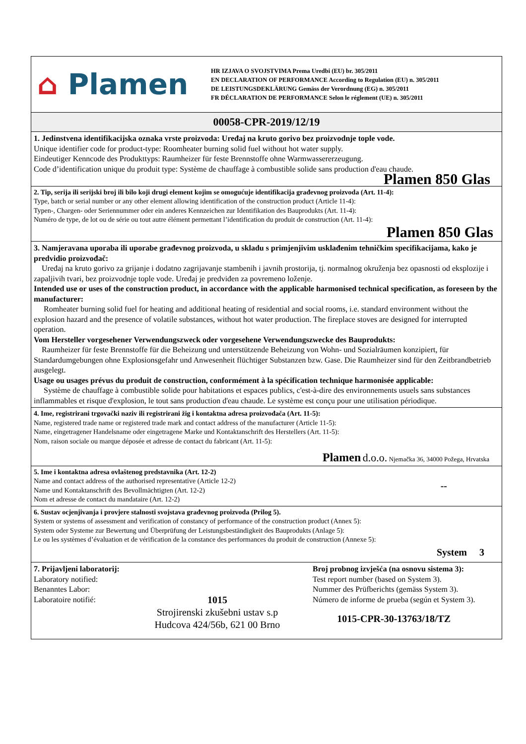⌂ Plamen
HR IZJAVA O SVOJSTVIMA Prema Uredbi (EU) br. 305/2011
EN DECLARATION OF PERFORMANCE According to Regulation (EU) n. 305/2011
DE LEISTUNGSDEKLÄRUNG Gemäss der Verordnung (EG) n. 305/2011
FR DÉCLARATION DE PERFORMANCE Selon le réglement (UE) n. 305/2011
00058-CPR-2019/12/19
1. Jedinstvena identifikacijska oznaka vrste proizvoda: Uređaj na kruto gorivo bez proizvodnje tople vode.
Unique identifier code for product-type: Roomheater burning solid fuel without hot water supply.
Eindeutiger Kenncode des Produkttyps: Raumheizer für feste Brennstoffe ohne Warmwassererzeugung.
Code d’identification unique du produit type: Système de chauffage à combustible solide sans production d'eau chaude.
Plamen 850 Glas
2. Tip, serija ili serijski broj ili bilo koji drugi element kojim se omogućuje identifikacija građevnog proizvoda (Art. 11-4):
Type, batch or serial number or any other element allowing identification of the construction product (Article 11-4):
Typen-, Chargen- oder Seriennummer oder ein anderes Kennzeichen zur Identifikation des Bauprodukts (Art. 11-4):
Numéro de type, de lot ou de série ou tout autre élément permettant l’identification du produit de construction (Art. 11-4):
Plamen 850 Glas
3. Namjeravana uporaba ili uporabe građevnog proizvoda, u skladu s primjenjivim usklađenim tehničkim specifikacijama, kako je predvidio proizvođač:
Uređaj na kruto gorivo za grijanje i dodatno zagrijavanje stambenih i javnih prostorija, tj. normalnog okruženja bez opasnosti od eksplozije i zapaljivih tvari, bez proizvodnje tople vode. Uređaj je predviđen za povremeno loženje.
Intended use or uses of the construction product, in accordance with the applicable harmonised technical specification, as foreseen by the manufacturer:
Romheater burning solid fuel for heating and additional heating of residential and social rooms, i.e. standard environment without the explosion hazard and the presence of volatile substances, without hot water production. The fireplace stoves are designed for interrupted operation.
Vom Hersteller vorgesehener Verwendungszweck oder vorgesehene Verwendungszwecke des Bauprodukts:
Raumheizer für feste Brennstoffe für die Beheizung und unterstützende Beheizung von Wohn- und Sozialräumen konzipiert, für Standardumgebungen ohne Explosionsgefahr und Anwesenheit flüchtiger Substanzen bzw. Gase. Die Raumheizer sind für den Zeitbrandbetrieb ausgelegt.
Usage ou usages prévus du produit de construction, conformément à la spécification technique harmonisée applicable:
Système de chauffage à combustible solide pour habitations et espaces publics, c'est-à-dire des environnements usuels sans substances inflammables et risque d'explosion, le tout sans production d'eau chaude. Le système est conçu pour une utilisation périodique.
4. Ime, registrirani trgovački naziv ili registrirani žig i kontaktna adresa proizvođača (Art. 11-5):
Name, registered trade name or registered trade mark and contact address of the manufacturer (Article 11-5):
Name, eingetragener Handelsname oder eingetragene Marke und Kontaktanschrift des Herstellers (Art. 11-5):
Nom, raison sociale ou marque déposée et adresse de contact du fabricant (Art. 11-5):
Plamen d.o.o. Njemačka 36, 34000 Požega, Hrvatska
5. Ime i kontaktna adresa ovlaštenog predstavnika (Art. 12-2)
Name and contact address of the authorised representative (Article 12-2)
Name und Kontaktanschrift des Bevollmächtigten (Art. 12-2)
Nom et adresse de contact du mandataire (Art. 12-2)
--
6. Sustav ocjenjivanja i provjere stalnosti svojstava građevnog proizvoda (Prilog 5).
System or systems of assessment and verification of constancy of performance of the construction product (Annex 5):
System oder Systeme zur Bewertung und Überprüfung der Leistungsbeständigkeit des Bauprodukts (Anlage 5):
Le ou les systèmes d’évaluation et de vérification de la constance des performances du produit de construction (Annexe 5):
System 3
7. Prijavljeni laboratorij:
Laboratory notified:
Benanntes Labor:
Laboratoire notifié:
1015
Strojirenski zkušebni ustav s.p
Hudcova 424/56b, 621 00 Brno
Broj probnog izvješća (na osnovu sistema 3):
Test report number (based on System 3).
Nummer des Prüfberichts (gemäss System 3).
Número de informe de prueba (según et System 3).
1015-CPR-30-13763/18/TZ